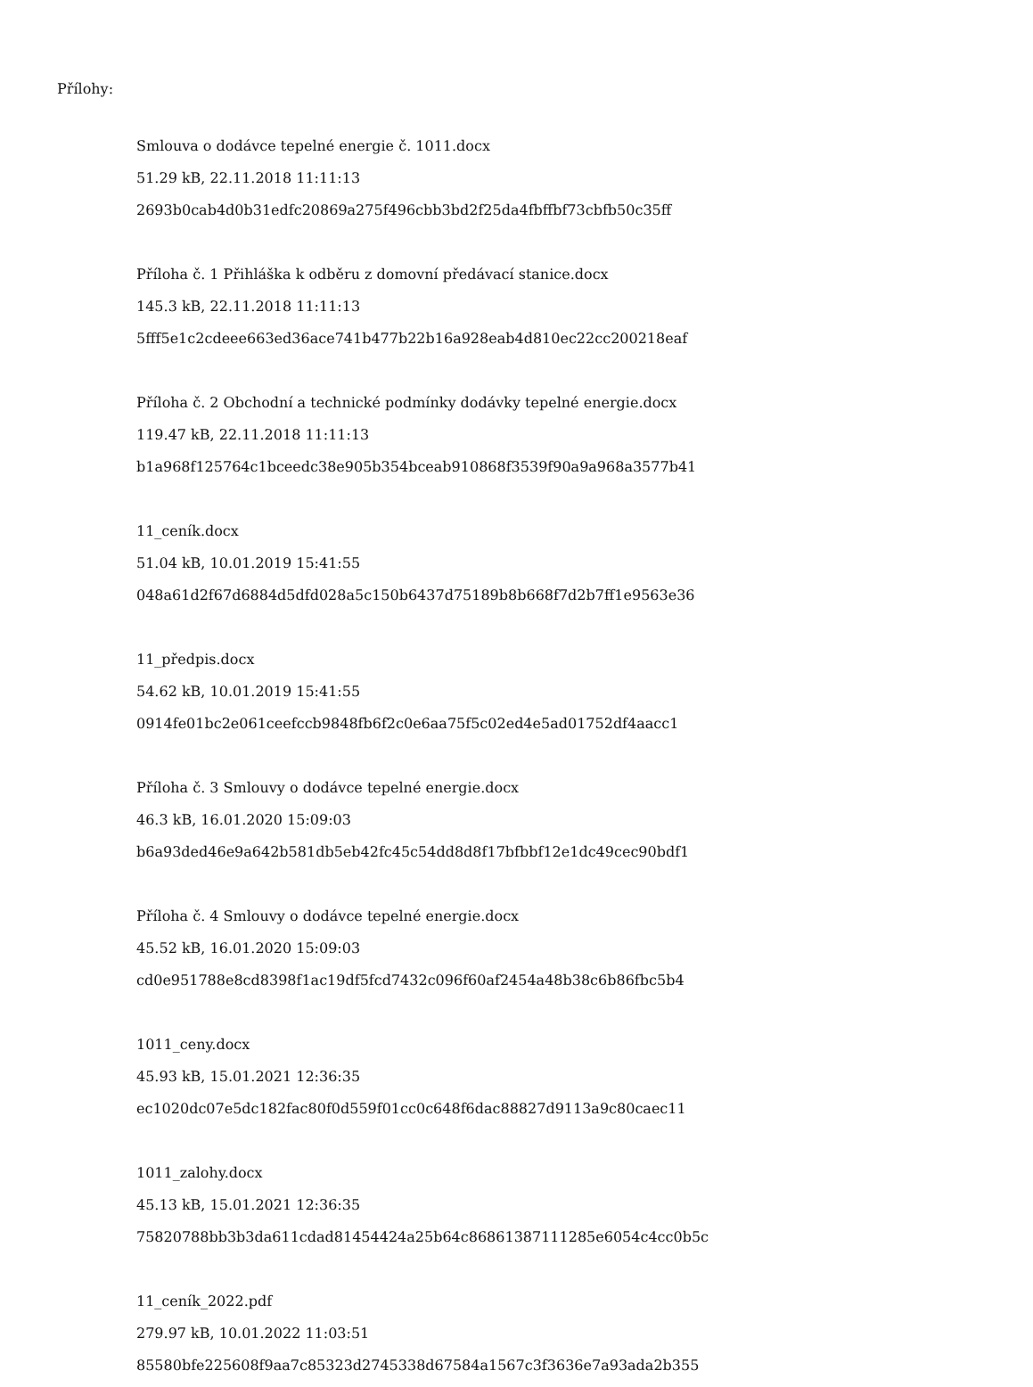Přílohy:
Smlouva o dodávce tepelné energie č. 1011.docx
51.29 kB, 22.11.2018 11:11:13
2693b0cab4d0b31edfc20869a275f496cbb3bd2f25da4fbffbf73cbfb50c35ff
Příloha č. 1 Přihláška k odběru z domovní předávací stanice.docx
145.3 kB, 22.11.2018 11:11:13
5fff5e1c2cdeee663ed36ace741b477b22b16a928eab4d810ec22cc200218eaf
Příloha č. 2 Obchodní a technické podmínky dodávky tepelné energie.docx
119.47 kB, 22.11.2018 11:11:13
b1a968f125764c1bceedc38e905b354bceab910868f3539f90a9a968a3577b41
11_ceník.docx
51.04 kB, 10.01.2019 15:41:55
048a61d2f67d6884d5dfd028a5c150b6437d75189b8b668f7d2b7ff1e9563e36
11_předpis.docx
54.62 kB, 10.01.2019 15:41:55
0914fe01bc2e061ceefccb9848fb6f2c0e6aa75f5c02ed4e5ad01752df4aacc1
Příloha č. 3 Smlouvy o dodávce tepelné energie.docx
46.3 kB, 16.01.2020 15:09:03
b6a93ded46e9a642b581db5eb42fc45c54dd8d8f17bfbbf12e1dc49cec90bdf1
Příloha č. 4 Smlouvy o dodávce tepelné energie.docx
45.52 kB, 16.01.2020 15:09:03
cd0e951788e8cd8398f1ac19df5fcd7432c096f60af2454a48b38c6b86fbc5b4
1011_ceny.docx
45.93 kB, 15.01.2021 12:36:35
ec1020dc07e5dc182fac80f0d559f01cc0c648f6dac88827d9113a9c80caec11
1011_zalohy.docx
45.13 kB, 15.01.2021 12:36:35
75820788bb3b3da611cdad81454424a25b64c86861387111285e6054c4cc0b5c
11_ceník_2022.pdf
279.97 kB, 10.01.2022 11:03:51
85580bfe225608f9aa7c85323d2745338d67584a1567c3f3636e7a93ada2b355